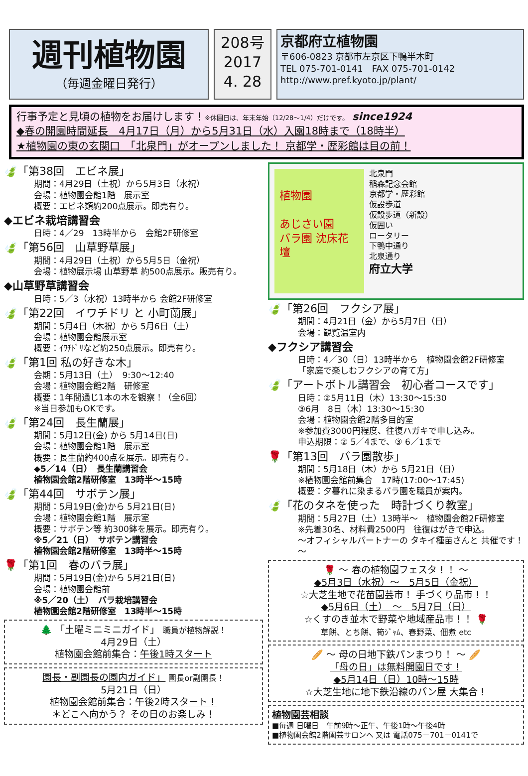週刊植物園
（毎週金曜日発行）
208号
2017
4. 28
京都府立植物園
〒606-0823 京都市左京区下鴨半木町
TEL 075-701-0141　FAX 075-701-0142
http://www.pref.kyoto.jp/plant/
行事予定と見頃の植物をお届けします！※休園日は、年末年始（12/28～1/4）だけです。 since1924
◆春の開園時間延長　4月17日（月）から5月31日（水）入園18時まで（18時半）
★植物園の東の玄関口　「北泉門」がオープンしました！ 京都学・歴彩館は目の前！
🍃「第38回　エビネ展」
期間：4月29日（土祝）から5月3日（水祝）
会場：植物園会館1階　展示室
概要：エビネ類約200点展示。即売有り。
◆エビネ栽培講習会
日時：4／29　13時半から　会館2F研修室
🍃「第56回　山草野草展」
期間：4月29日（土祝）から5月5日（金祝）
会場：植物展示場 山草野草 約500点展示。販売有り。
◆山草野草講習会
日時：5／3（水祝）13時半から 会館2F研修室
🍃「第22回　イワチドリ と 小町蘭展」
期間：5月4日（木祝）から 5月6日（土）
会場：植物園会館展示室
概要：ｲﾜﾁﾄﾞﾘなど約250点展示。即売有り。
🍃「第1回 私の好きな木」
会期：5月13日（土）　9:30～12:40
会場：植物園会館2階　研修室
概要：1年間通じ1本の木を観察！（全6回）
※当日参加もOKです。
🍃「第24回　長生蘭展」
期間：5月12日(金) から 5月14日(日)
会場：植物園会館1階　展示室
概要：長生蘭約400点を展示。即売有り。
◆5／14（日）　長生蘭講習会
植物園会館2階研修室　13時半～15時
🍃「第44回　サボテン展」
期間：5月19日(金)から 5月21日(日)
会場：植物園会館1階　展示室
概要：サボテン等 約300鉢を展示。即売有り。
※5／21（日）　サボテン講習会
植物園会館2階研修室　13時半～15時
🌹「第1回　春のバラ展」
期間：5月19日(金)から 5月21日(日)
会場：植物園会館前
※5／20（土）　バラ栽培講習会
植物園会館2階研修室　13時半～15時
🌲 「土曜ミニミニガイド」 職員が植物解説！
4月29日（土）
植物園会館前集合：午後1時スタート
園長・副園長の園内ガイド」 園長or副園長！
5月21日（日）
植物園会館前集合：午後2時スタート！
＊どこへ向かう？ その日のお楽しみ！
植物園
あじさい園
バラ園 沈床花壇
北泉門
稲森記念会館
京都学・歴彩館
仮設歩道
仮設歩道（新設）
仮囲い
ロータリー
下鴨中通り
北泉通り
府立大学
🍃「第26回　フクシア展」
期間：4月21日（金）から5月7日（日）
会場：観覧温室内
◆フクシア講習会
日時：4／30（日）13時半から　植物園会館2F研修室
「家庭で楽しむフクシアの育て方」
🍃「アートボトル講習会　初心者コースです」
日時：②5月11日（木）13:30～15:30
③6月　8日（木）13:30～15:30
会場：植物園会館2階多目的室
※参加費3000円程度、往復ハガキで申し込み。
申込期限：② 5／4まで、③ 6／1まで
🌹「第13回　バラ園散歩」
期間：5月18日（木）から 5月21日（日）
※植物園会館前集合　17時(17:00～17:45)
概要：夕暮れに染まるバラ園を職員が案内。
🍃「花のタネを使った　時計づくり教室」
期間：5月27日（土）13時半～　植物園会館2F研修室
※先着30名、材料費2500円　往復はがきで申込。
～オフィシャルパートナーの タキイ種苗さんと 共催です！～
🌹 ～ 春の植物園フェスタ！！ ～
◆5月3日（水祝）～　5月5日（金祝）
☆大芝生地で花苗園芸市！ 手づくり品市！！
◆5月6日（土）　～　5月7日（日）
☆くすのき並木で野菜や地域産品市！！ 🌹
草餅、とち餅、筍ｼﾞｬﾑ、春野菜、佃煮 etc
🥖 ～ 母の日地下鉄パンまつり！ ～ 🥖
「母の日」は無料開園日です！
◆5月14日（日）10時～15時
☆大芝生地に地下鉄沿線のパン屋 大集合！
植物園芸相談
■毎週 日曜日　午前9時～正午、午後1時～午後4時
■植物園会館2階園芸サロンへ 又は 電話075－701－0141で